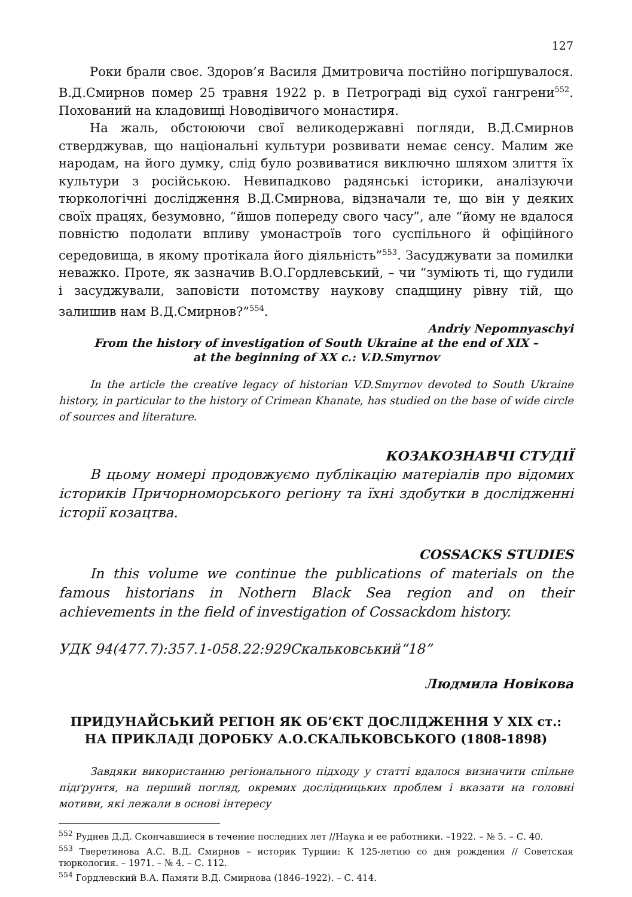127
Роки брали своє. Здоров’я Василя Дмитровича постійно погіршувалося. В.Д.Смирнов помер 25 травня 1922 р. в Петрограді від сухої гангрени<sup>552</sup>. Похований на кладовищі Новодівичого монастиря.
На жаль, обстоюючи свої великодержавні погляди, В.Д.Смирнов стверджував, що національні культури розвивати немає сенсу. Малим же народам, на його думку, слід було розвиватися виключно шляхом злиття їх культури з російською. Невипадково радянські історики, аналізуючи тюркологічні дослідження В.Д.Смирнова, відзначали те, що він у деяких своїх працях, безумовно, “йшов попереду свого часу”, але “йому не вдалося повністю подолати впливу умонастроїв того суспільного й офіційного середовища, в якому протікала його діяльність”<sup>553</sup>. Засуджувати за помилки неважко. Проте, як зазначив В.О.Гордлевський, – чи “зуміють ті, що гудили і засуджували, заповісти потомству наукову спадщину рівну тій, що залишив нам В.Д.Смирнов?”<sup>554</sup>.
Andriy Nepomnyaschyi
From the history of investigation of South Ukraine at the end of XIX –
at the beginning of XX c.: V.D.Smyrnov
In the article the creative legacy of historian V.D.Smyrnov devoted to South Ukraine history, in particular to the history of Crimean Khanate, has studied on the base of wide circle of sources and literature.
КОЗАКОЗНАВЧІ СТУДІЇ
В цьому номері продовжуємо публікацію матеріалів про відомих істориків Причорноморського регіону та їхні здобутки в дослідженні історії козацтва.
COSSACKS STUDIES
In this volume we continue the publications of materials on the famous historians in Nothern Black Sea region and on their achievements in the field of investigation of Cossackdom history.
УДК 94(477.7):357.1-058.22:929Скальковський“18”
Людмила Новікова
ПРИДУНАЙСЬКИЙ РЕГІОН ЯК ОБ’ЄКТ ДОСЛІДЖЕННЯ У ХІХ ст.:
НА ПРИКЛАДІ ДОРОБКУ А.О.СКАЛЬКОВСЬКОГО (1808-1898)
Завдяки використанню регіонального підходу у статті вдалося визначити спільне підґрунтя, на перший погляд, окремих дослідницьких проблем і вказати на головні мотиви, які лежали в основі інтересу
<sup>552</sup> Руднев Д.Д. Скончавшиеся в течение последних лет //Наука и ее работники. –1922. – № 5. – С. 40.
<sup>553</sup> Тверетинова А.С. В.Д. Смирнов – историк Турции: К 125-летию со дня рождения // Советская тюркология. – 1971. – № 4. – С. 112.
<sup>554</sup> Гордлевский В.А. Памяти В.Д. Смирнова (1846–1922). – С. 414.